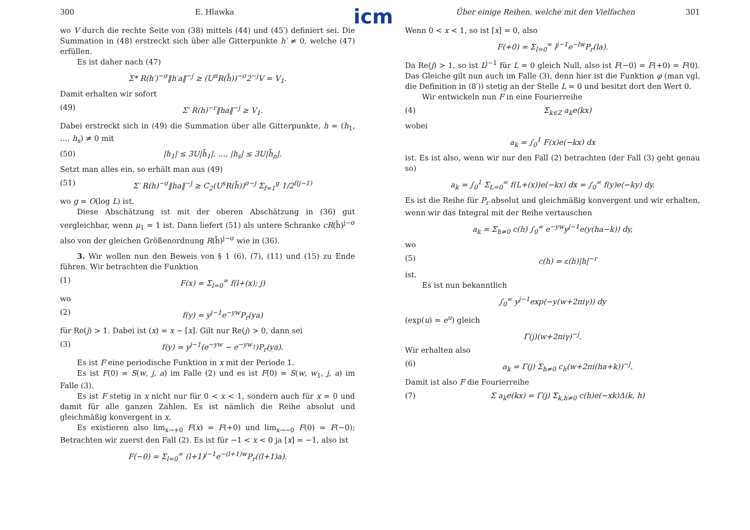icm
300 E. Hlawka
wo V durch die rechte Seite von (38) mittels (44) und (45′) definiert sei. Die Summation in (48) erstreckt sich über alle Gitterpunkte h′ ≠ 0, welche (47) erfüllen.
Es ist daher nach (47)
Σ* R(h′)<sup>−σ</sup>‖h′a‖<sup>−j</sup> ≥ (U<sup>n</sup>R(h̄))<sup>−σ</sup>2<sup>−j</sup>V = V<sub>1</sub>.
Damit erhalten wir sofort
(49) Σ′ R(h)<sup>−r</sup>‖ha‖<sup>−j</sup> ≥ V<sub>1</sub>.
Dabei erstreckt sich in (49) die Summation über alle Gitterpunkte, h = (h<sub>1</sub>, …, h<sub>s</sub>) ≠ 0 mit
(50) |h<sub>1</sub>| ≤ 3U|h̄<sub>1</sub>|, …, |h<sub>s</sub>| ≤ 3U|h̄<sub>n</sub>|.
Setzt man alles ein, so erhält man aus (49)
(51) Σ′ R(h)<sup>−σ</sup>‖ha‖<sup>−j</sup> ≥ C<sub>2</sub>(U<sup>s</sup>R(h̄))<sup>σ−j</sup> Σ<sub>f=1</sub><sup>g</sup> 1/2<sup>f(j−1)</sup>
wo g = O(log L) ist.
Diese Abschätzung ist mit der oberen Abschätzung in (36) gut vergleichbar, wenn μ<sub>1</sub> = 1 ist. Dann liefert (51) als untere Schranke cR(h̄)<sup>j−σ</sup> also von der gleichen Größenordnung R(h̄)<sup>j−σ</sup> wie in (36).
3. Wir wollen nun den Beweis von § 1 (6), (7), (11) und (15) zu Ende führen. Wir betrachten die Funktion
(1) F(x) = Σ<sub>l=0</sub><sup>∞</sup> f(l+(x); j)
wo
(2) f(y) = y<sup>j−1</sup>e<sup>−yw</sup>P<sub>r</sub>(ya)
für Re(j) > 1. Dabei ist (x) = x − [x]. Gilt nur Re(j) > 0, dann sei
(3) f(y) = y<sup>j−1</sup>(e<sup>−yw</sup> − e<sup>−yw<sub>1</sub></sup>)P<sub>r</sub>(ya).
Es ist F eine periodische Funktion in x mit der Periode 1.
Es ist F(0) = S(w, j, a) im Falle (2) und es ist F(0) = S(w, w<sub>1</sub>, j, a) im Falle (3).
Es ist F stetig in x nicht nur für 0 < x < 1, sondern auch für x = 0 und damit für alle ganzen Zahlen. Es ist nämlich die Reihe absolut und gleichmäßig konvergent in x.
Es existieren also lim<sub>x→+0</sub> F(x) = F(+0) und lim<sub>x→−0</sub> F(0) = F(−0); Betrachten wir zuerst den Fall (2). Es ist für −1 < x < 0 ja [x] = −1, also ist
F(−0) = Σ<sub>l=0</sub><sup>∞</sup> (l+1)<sup>j−1</sup>e<sup>−(l+1)w</sup>P<sub>r</sub>((l+1)a).
Über einige Reihen, welche mit den Vielfachen 301
Wenn 0 < x < 1, so ist [x] = 0, also
F(+0) = Σ<sub>l=0</sub><sup>∞</sup> l<sup>j−1</sup>e<sup>−lw</sup>P<sub>r</sub>(la).
Da Re(j) > 1, so ist L<sup>j−1</sup> für L = 0 gleich Null, also ist F(−0) = F(+0) = F(0). Das Gleiche gilt nun auch im Falle (3), denn hier ist die Funktion φ (man vgl. die Definition in (8′)) stetig an der Stelle L = 0 und besitzt dort den Wert 0.
Wir entwickeln nun F in eine Fourierreihe
(4) Σ<sub>k∈Z</sub> a<sub>k</sub>e(kx)
wobei
a<sub>k</sub> = ∫<sub>0</sub><sup>1</sup> F(x)e(−kx) dx
ist. Es ist also, wenn wir nur den Fall (2) betrachten (der Fall (3) geht genau so)
a<sub>k</sub> = ∫<sub>0</sub><sup>1</sup> Σ<sub>L=0</sub><sup>∞</sup> f(L+(x))e(−kx) dx = ∫<sub>0</sub><sup>∞</sup> f(y)e(−ky) dy.
Es ist die Reihe für P<sub>r</sub> absolut und gleichmäßig konvergent und wir erhalten, wenn wir das Integral mit der Reihe vertauschen
a<sub>k</sub> = Σ<sub>h≠0</sub> c(h) ∫<sub>0</sub><sup>∞</sup> e<sup>−yw</sup>y<sup>j−1</sup>e(y(ha−k)) dy,
wo
(5) c(h) = ε(h)|h|<sup>−r</sup>
ist.
Es ist nun bekanntlich
∫<sub>0</sub><sup>∞</sup> y<sup>j−1</sup>exp(−y(w+2πiγ)) dy
(exp(u) = e<sup>u</sup>) gleich
Γ(j)(w+2πiγ)<sup>−j</sup>.
Wir erhalten also
(6) a<sub>k</sub> = Γ(j) Σ<sub>h≠0</sub> c<sub>h</sub>(w+2πi(ha+k))<sup>−j</sup>.
Damit ist also F die Fourierreihe
(7) Σ a<sub>k</sub>e(kx) = Γ(j) Σ<sub>k,h≠0</sub> c(h)e(−xk)Δ(k, h)